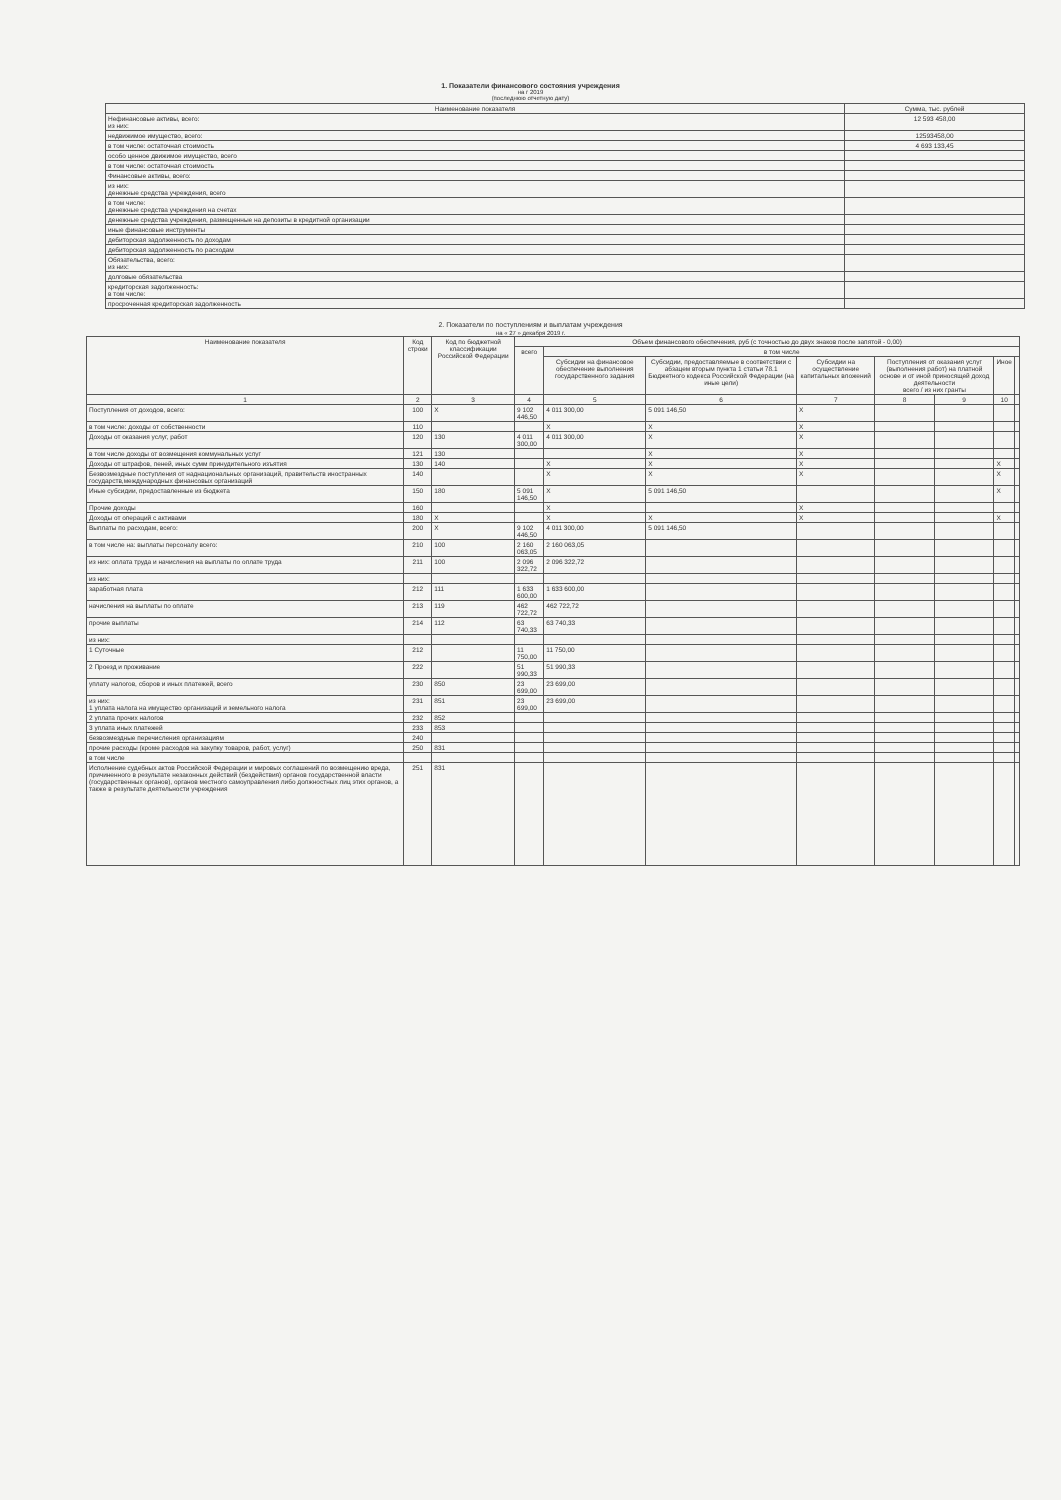1. Показатели финансового состояния учреждения
на г 2019
(последнюю отчетную дату)
| Наименование показателя | Сумма, тыс. рублей |
| --- | --- |
| Нефинансовые активы, всего: из них: | 12 593 458,00 |
| недвижимое имущество, всего: | 12593458,00 |
| в том числе: остаточная стоимость | 4 693 133,45 |
| особо ценное движимое имущество, всего | |
| в том числе: остаточная стоимость | |
| Финансовые активы, всего: | |
| из них: денежные средства учреждения, всего | |
| в том числе: денежные средства учреждения на счетах | |
| денежные средства учреждения, размещенные на депозиты в кредитной организации | |
| иные финансовые инструменты | |
| дебиторская задолженность по доходам | |
| дебиторская задолженность по расходам | |
| Обязательства, всего: из них: | |
| долговые обязательства | |
| кредиторская задолженность: в том числе: | |
| просроченная кредиторская задолженность | |
2. Показатели по поступлениям и выплатам учреждения
на « 27 » декабря 2019 г.
| Наименование показателя | Код строки | Код по бюджетной классификации Российской Федерации | Объем финансового обеспечения, руб (с точностью до двух знаков после запятой - 0,00) | | | | | | | |
| --- | --- | --- | --- | --- | --- | --- | --- | --- | --- | --- |
| | | | всего | в том числе | | | | | | |
| | | | | Субсидии на финансовое обеспечение выполнения государственного задания | Субсидии, предоставляемые в соответствии с абзацем вторым пункта 1 статьи 78.1 Бюджетного кодекса Российской Федерации (на иные цели) | Субсидии на осуществление капитальных вложений | Поступления от оказания услуг (выполнения работ) на платной основе и от иной приносящей доход деятельности всего / из них гранты | | Иное | |
| 1 | 2 | 3 | 4 | 5 | 6 | 7 | 8 | 9 | 10 | |
| Поступления от доходов, всего: | 100 | X | 9 102 446,50 | 4 011 300,00 | 5 091 146,50 | X | | | | |
| в том числе: доходы от собственности | 110 | | | X | X | X | | | | |
| Доходы от оказания услуг, работ | 120 | 130 | 4 011 300,00 | 4 011 300,00 | X | X | | | | |
| в том числе доходы от возмещения коммунальных услуг | 121 | 130 | | | X | X | | | | |
| Доходы от штрафов, пеней, иных сумм принудительного изъятия | 130 | 140 | | X | X | X | | | X | |
| Безвозмездные поступления от наднациональных организаций, правительств иностранных государств,международных финансовых организаций | 140 | | | X | X | X | | | X | |
| Иные субсидии, предоставленные из бюджета | 150 | 180 | 5 091 146,50 | X | 5 091 146,50 | | | | X | |
| Прочие доходы | 160 | | | X | | X | | | | |
| Доходы от операций с активами | 180 | X | | X | X | X | | | X | |
| Выплаты по расходам, всего: | 200 | X | 9 102 446,50 | 4 011 300,00 | 5 091 146,50 | | | | | |
| в том числе на: выплаты персоналу всего: | 210 | 100 | 2 160 063,05 | 2 160 063,05 | | | | | | |
| из них: оплата труда и начисления на выплаты по оплате труда | 211 | 100 | 2 096 322,72 | 2 096 322,72 | | | | | | |
| из них: | | | | | | | | | | |
| заработная плата | 212 | 111 | 1 633 600,00 | 1 633 600,00 | | | | | | |
| начисления на выплаты по оплате | 213 | 119 | 462 722,72 | 462 722,72 | | | | | | |
| прочие выплаты | 214 | 112 | 63 740,33 | 63 740,33 | | | | | | |
| из них: | | | | | | | | | | |
| 1 Суточные | 212 | | 11 750,00 | 11 750,00 | | | | | | |
| 2 Проезд и проживание | 222 | | 51 990,33 | 51 990,33 | | | | | | |
| уплату налогов, сборов и иных платежей, всего | 230 | 850 | 23 699,00 | 23 699,00 | | | | | | |
| из них: 1 уплата налога на имущество организаций и земельного налога | 231 | 851 | 23 699,00 | 23 699,00 | | | | | | |
| 2 уплата прочих налогов | 232 | 852 | | | | | | | | |
| 3 уплата иных платежей | 233 | 853 | | | | | | | | |
| безвозмездные перечисления организациям | 240 | | | | | | | | | |
| прочие расходы (кроме расходов на закупку товаров, работ, услуг) | 250 | 831 | | | | | | | | |
| в том числе | | | | | | | | | | |
| Исполнение судебных актов Российской Федерации и мировых соглашений по возмещению вреда, причиненного в результате незаконных действий (бездействия) органов государственной власти (государственных органов), органов местного самоуправления либо должностных лиц этих органов, а также в результате деятельности учреждения | 251 | 831 | | | | | | | | |